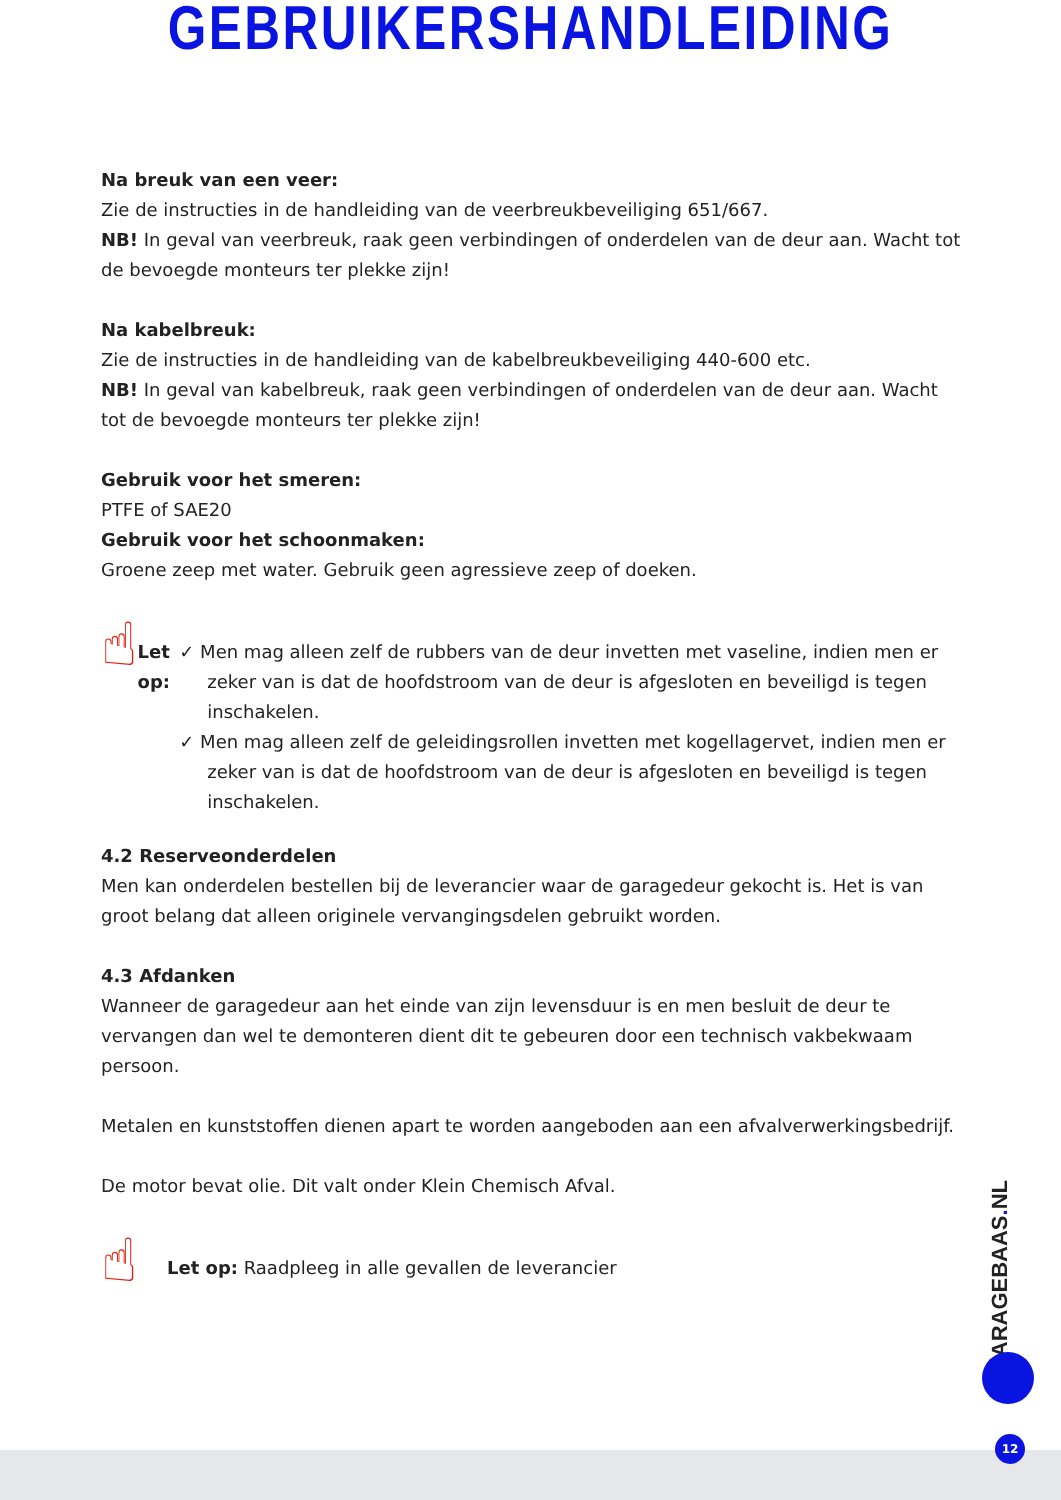GEBRUIKERSHANDLEIDING
Na breuk van een veer:
Zie de instructies in de handleiding van de veerbreukbeveiliging 651/667.
NB! In geval van veerbreuk, raak geen verbindingen of onderdelen van de deur aan. Wacht tot de bevoegde monteurs ter plekke zijn!
Na kabelbreuk:
Zie de instructies in de handleiding van de kabelbreukbeveiliging 440-600 etc.
NB! In geval van kabelbreuk, raak geen verbindingen of onderdelen van de deur aan. Wacht tot de bevoegde monteurs ter plekke zijn!
Gebruik voor het smeren:
PTFE of SAE20
Gebruik voor het schoonmaken:
Groene zeep met water. Gebruik geen agressieve zeep of doeken.
☝
Let op: ✓ Men mag alleen zelf de rubbers van de deur invetten met vaseline, indien men er zeker van is dat de hoofdstroom van de deur is afgesloten en beveiligd is tegen inschakelen.
✓ Men mag alleen zelf de geleidingsrollen invetten met kogellagervet, indien men er zeker van is dat de hoofdstroom van de deur is afgesloten en beveiligd is tegen inschakelen.
4.2 Reserveonderdelen
Men kan onderdelen bestellen bij de leverancier waar de garagedeur gekocht is. Het is van groot belang dat alleen originele vervangingsdelen gebruikt worden.
4.3 Afdanken
Wanneer de garagedeur aan het einde van zijn levensduur is en men besluit de deur te vervangen dan wel te demonteren dient dit te gebeuren door een technisch vakbekwaam persoon.
Metalen en kunststoffen dienen apart te worden aangeboden aan een afvalverwerkingsbedrijf.
De motor bevat olie. Dit valt onder Klein Chemisch Afval.
☝
Let op: Raadpleeg in alle gevallen de leverancier
GARAGEBAAS. NL
12